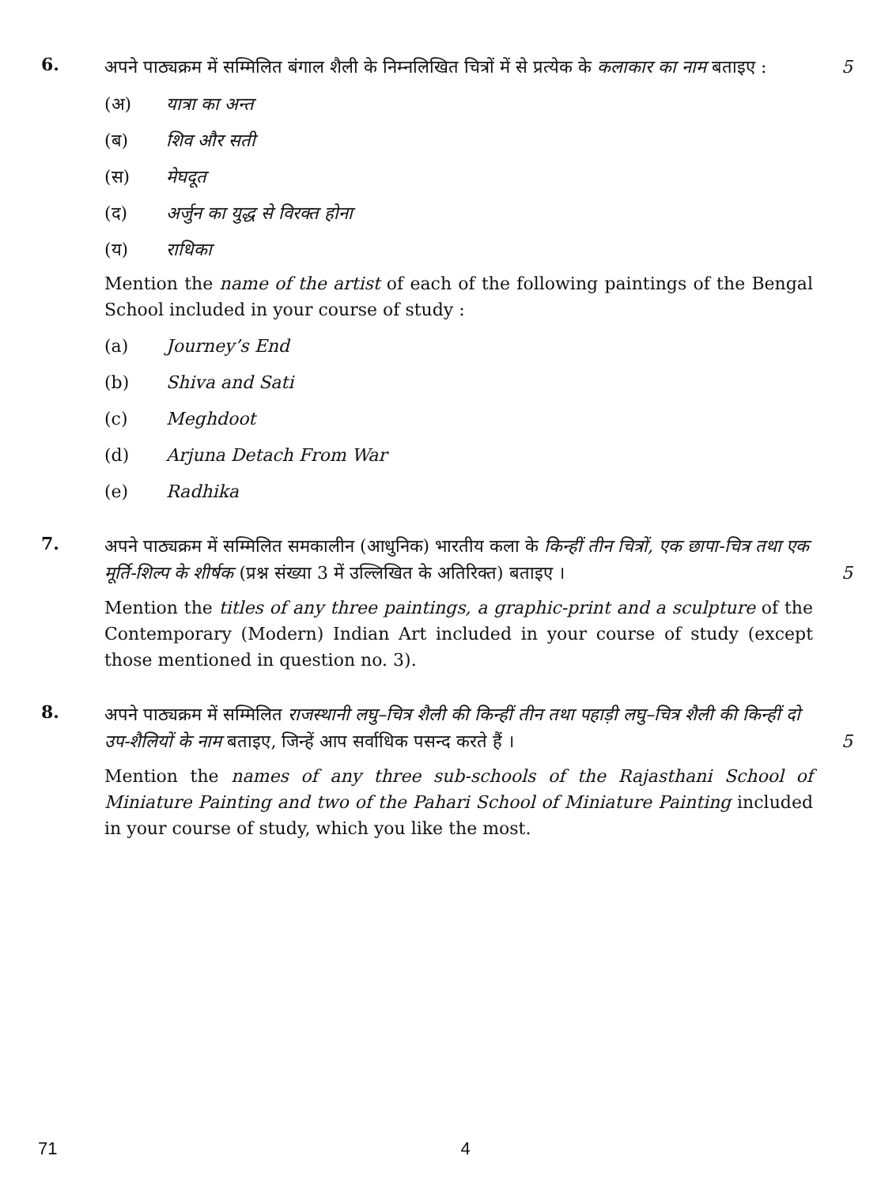6.
अपने पाठ्यक्रम में सम्मिलित बंगाल शैली के निम्नलिखित चित्रों में से प्रत्येक के कलाकार का नाम बताइए :
5
(अ) यात्रा का अन्त
(ब) शिव और सती
(स) मेघदूत
(द) अर्जुन का युद्ध से विरक्त होना
(य) राधिका
Mention the name of the artist of each of the following paintings of the Bengal School included in your course of study :
(a) Journey’s End
(b) Shiva and Sati
(c) Meghdoot
(d) Arjuna Detach From War
(e) Radhika
7.
अपने पाठ्यक्रम में सम्मिलित समकालीन (आधुनिक) भारतीय कला के किन्हीं तीन चित्रों, एक छापा-चित्र तथा एक मूर्ति-शिल्प के शीर्षक (प्रश्न संख्या 3 में उल्लिखित के अतिरिक्त) बताइए ।
5
Mention the titles of any three paintings, a graphic-print and a sculpture of the Contemporary (Modern) Indian Art included in your course of study (except those mentioned in question no. 3).
8.
अपने पाठ्यक्रम में सम्मिलित राजस्थानी लघु–चित्र शैली की किन्हीं तीन तथा पहाड़ी लघु–चित्र शैली की किन्हीं दो उप-शैलियों के नाम बताइए, जिन्हें आप सर्वाधिक पसन्द करते हैं ।
5
Mention the names of any three sub-schools of the Rajasthani School of Miniature Painting and two of the Pahari School of Miniature Painting included in your course of study, which you like the most.
71 4